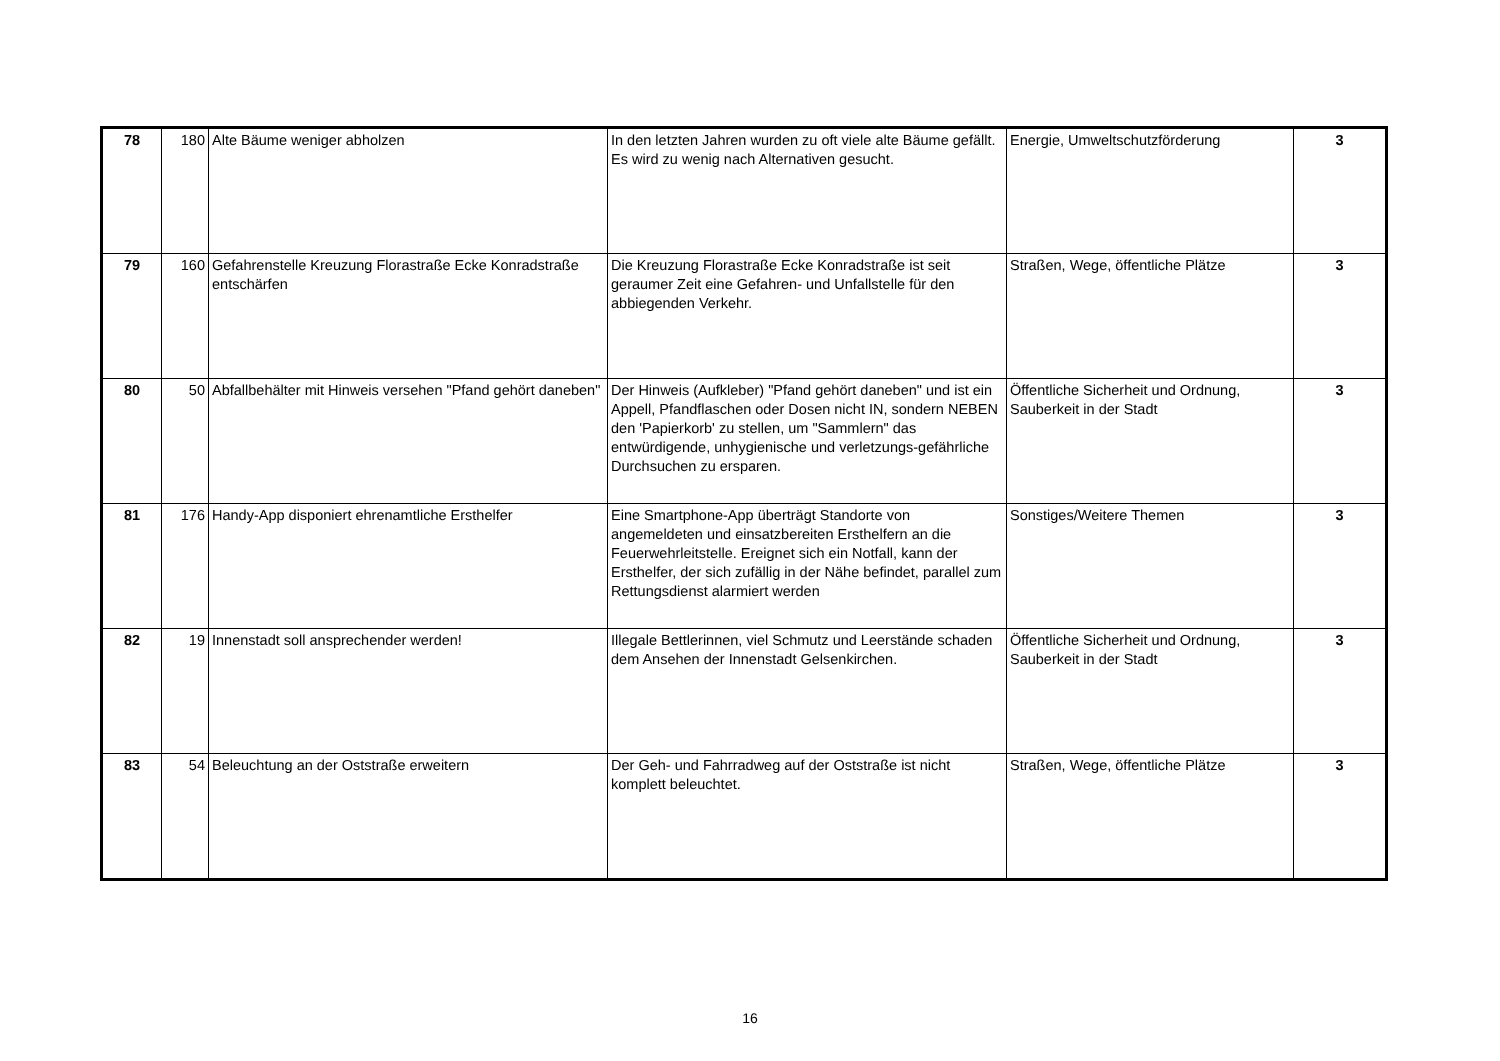| 78 | 180 | Alte Bäume weniger abholzen | In den letzten Jahren wurden zu oft viele alte Bäume gefällt. Es wird zu wenig nach Alternativen gesucht. | Energie, Umweltschutzförderung | 3 |
| 79 | 160 | Gefahrenstelle Kreuzung Florastraße Ecke Konradstraße entschärfen | Die Kreuzung Florastraße Ecke Konradstraße ist seit geraumer Zeit eine Gefahren- und Unfallstelle für den abbiegenden Verkehr. | Straßen, Wege, öffentliche Plätze | 3 |
| 80 | 50 | Abfallbehälter mit Hinweis versehen "Pfand gehört daneben" | Der Hinweis (Aufkleber) "Pfand gehört daneben" und ist ein Appell, Pfandflaschen oder Dosen nicht IN, sondern NEBEN den 'Papierkorb' zu stellen, um "Sammlern" das entwürdigende, unhygienische und verletzungs-gefährliche Durchsuchen zu ersparen. | Öffentliche Sicherheit und Ordnung, Sauberkeit in der Stadt | 3 |
| 81 | 176 | Handy-App disponiert ehrenamtliche Ersthelfer | Eine Smartphone-App überträgt Standorte von angemeldeten und einsatzbereiten Ersthelfern an die Feuerwehrleitstelle. Ereignet sich ein Notfall, kann der Ersthelfer, der sich zufällig in der Nähe befindet, parallel zum Rettungsdienst alarmiert werden | Sonstiges/Weitere Themen | 3 |
| 82 | 19 | Innenstadt soll ansprechender werden! | Illegale Bettlerinnen, viel Schmutz und Leerstände schaden dem Ansehen der Innenstadt Gelsenkirchen. | Öffentliche Sicherheit und Ordnung, Sauberkeit in der Stadt | 3 |
| 83 | 54 | Beleuchtung an der Oststraße erweitern | Der Geh- und Fahrradweg auf der Oststraße ist nicht komplett beleuchtet. | Straßen, Wege, öffentliche Plätze | 3 |
16